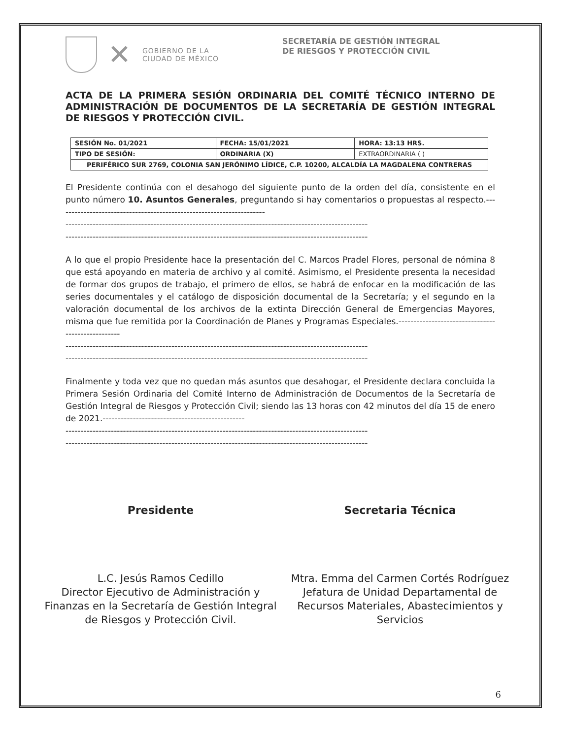✕
GOBIERNO DE LA
CIUDAD DE MÉXICO
SECRETARÍA DE GESTIÓN INTEGRAL
DE RIESGOS Y PROTECCIÓN CIVIL
ACTA DE LA PRIMERA SESIÓN ORDINARIA DEL COMITÉ TÉCNICO INTERNO DE ADMINISTRACIÓN DE DOCUMENTOS DE LA SECRETARÍA DE GESTIÓN INTEGRAL DE RIESGOS Y PROTECCIÓN CIVIL.
| SESIÓN No. 01/2021 | FECHA: 15/01/2021 | HORA: 13:13 HRS. |
| TIPO DE SESIÓN: | ORDINARIA (X) | EXTRAORDINARIA ( ) |
| PERIFÉRICO SUR 2769, COLONIA SAN JERÓNIMO LÍDICE, C.P. 10200, ALCALDÍA LA MAGDALENA CONTRERAS | | |
El Presidente continúa con el desahogo del siguiente punto de la orden del día, consistente en el punto número 10. Asuntos Generales, preguntando si hay comentarios o propuestas al respecto.---------------------------------------------------------------------
----------------------------------------------------------------------------------------------------
----------------------------------------------------------------------------------------------------
A lo que el propio Presidente hace la presentación del C. Marcos Pradel Flores, personal de nómina 8 que está apoyando en materia de archivo y al comité. Asimismo, el Presidente presenta la necesidad de formar dos grupos de trabajo, el primero de ellos, se habrá de enfocar en la modificación de las series documentales y el catálogo de disposición documental de la Secretaría; y el segundo en la valoración documental de los archivos de la extinta Dirección General de Emergencias Mayores, misma que fue remitida por la Coordinación de Planes y Programas Especiales.--------------------------------------------------
----------------------------------------------------------------------------------------------------
----------------------------------------------------------------------------------------------------
Finalmente y toda vez que no quedan más asuntos que desahogar, el Presidente declara concluida la Primera Sesión Ordinaria del Comité Interno de Administración de Documentos de la Secretaría de Gestión Integral de Riesgos y Protección Civil; siendo las 13 horas con 42 minutos del día 15 de enero de 2021.-----------------------------------------------
----------------------------------------------------------------------------------------------------
----------------------------------------------------------------------------------------------------
Presidente
L.C. Jesús Ramos Cedillo
Director Ejecutivo de Administración y Finanzas en la Secretaría de Gestión Integral de Riesgos y Protección Civil.
Secretaria Técnica
Mtra. Emma del Carmen Cortés Rodríguez
Jefatura de Unidad Departamental de Recursos Materiales, Abastecimientos y Servicios
6